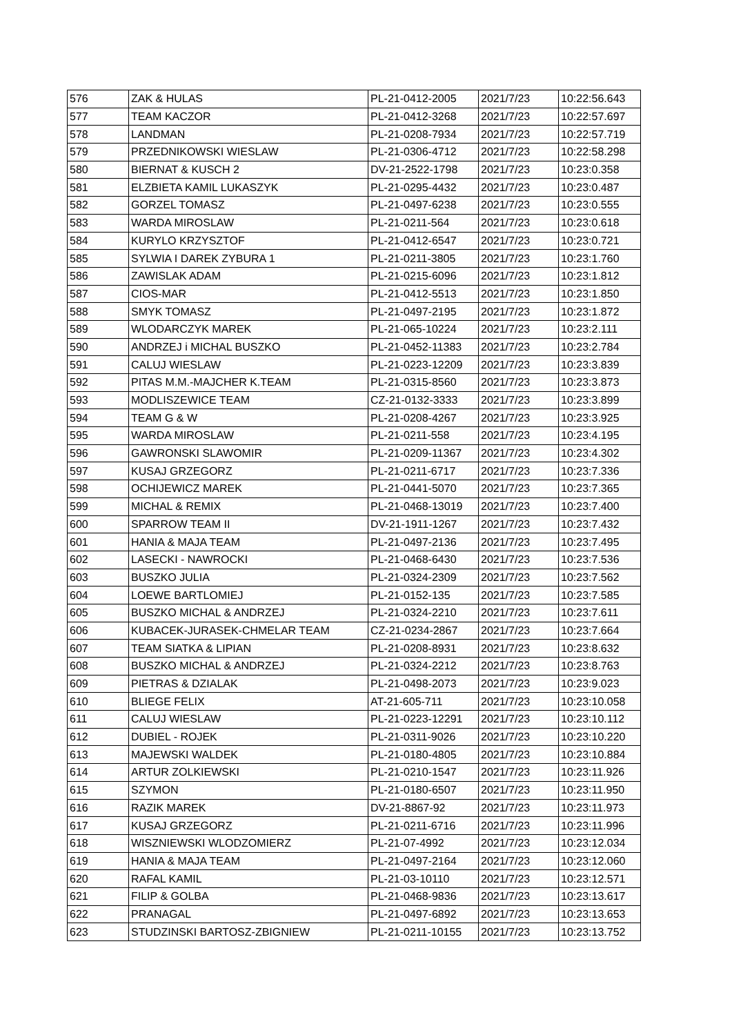| 576 | ZAK & HULAS | PL-21-0412-2005 | 2021/7/23 | 10:22:56.643 |
| 577 | TEAM KACZOR | PL-21-0412-3268 | 2021/7/23 | 10:22:57.697 |
| 578 | LANDMAN | PL-21-0208-7934 | 2021/7/23 | 10:22:57.719 |
| 579 | PRZEDNIKOWSKI WIESLAW | PL-21-0306-4712 | 2021/7/23 | 10:22:58.298 |
| 580 | BIERNAT & KUSCH 2 | DV-21-2522-1798 | 2021/7/23 | 10:23:0.358 |
| 581 | ELZBIETA KAMIL LUKASZYK | PL-21-0295-4432 | 2021/7/23 | 10:23:0.487 |
| 582 | GORZEL TOMASZ | PL-21-0497-6238 | 2021/7/23 | 10:23:0.555 |
| 583 | WARDA MIROSLAW | PL-21-0211-564 | 2021/7/23 | 10:23:0.618 |
| 584 | KURYLO KRZYSZTOF | PL-21-0412-6547 | 2021/7/23 | 10:23:0.721 |
| 585 | SYLWIA I DAREK ZYBURA 1 | PL-21-0211-3805 | 2021/7/23 | 10:23:1.760 |
| 586 | ZAWISLAK ADAM | PL-21-0215-6096 | 2021/7/23 | 10:23:1.812 |
| 587 | CIOS-MAR | PL-21-0412-5513 | 2021/7/23 | 10:23:1.850 |
| 588 | SMYK TOMASZ | PL-21-0497-2195 | 2021/7/23 | 10:23:1.872 |
| 589 | WLODARCZYK MAREK | PL-21-065-10224 | 2021/7/23 | 10:23:2.111 |
| 590 | ANDRZEJ i MICHAL BUSZKO | PL-21-0452-11383 | 2021/7/23 | 10:23:2.784 |
| 591 | CALUJ WIESLAW | PL-21-0223-12209 | 2021/7/23 | 10:23:3.839 |
| 592 | PITAS M.M.-MAJCHER K.TEAM | PL-21-0315-8560 | 2021/7/23 | 10:23:3.873 |
| 593 | MODLISZEWICE TEAM | CZ-21-0132-3333 | 2021/7/23 | 10:23:3.899 |
| 594 | TEAM G & W | PL-21-0208-4267 | 2021/7/23 | 10:23:3.925 |
| 595 | WARDA MIROSLAW | PL-21-0211-558 | 2021/7/23 | 10:23:4.195 |
| 596 | GAWRONSKI SLAWOMIR | PL-21-0209-11367 | 2021/7/23 | 10:23:4.302 |
| 597 | KUSAJ GRZEGORZ | PL-21-0211-6717 | 2021/7/23 | 10:23:7.336 |
| 598 | OCHIJEWICZ MAREK | PL-21-0441-5070 | 2021/7/23 | 10:23:7.365 |
| 599 | MICHAL & REMIX | PL-21-0468-13019 | 2021/7/23 | 10:23:7.400 |
| 600 | SPARROW TEAM II | DV-21-1911-1267 | 2021/7/23 | 10:23:7.432 |
| 601 | HANIA & MAJA TEAM | PL-21-0497-2136 | 2021/7/23 | 10:23:7.495 |
| 602 | LASECKI - NAWROCKI | PL-21-0468-6430 | 2021/7/23 | 10:23:7.536 |
| 603 | BUSZKO JULIA | PL-21-0324-2309 | 2021/7/23 | 10:23:7.562 |
| 604 | LOEWE BARTLOMIEJ | PL-21-0152-135 | 2021/7/23 | 10:23:7.585 |
| 605 | BUSZKO MICHAL & ANDRZEJ | PL-21-0324-2210 | 2021/7/23 | 10:23:7.611 |
| 606 | KUBACEK-JURASEK-CHMELAR TEAM | CZ-21-0234-2867 | 2021/7/23 | 10:23:7.664 |
| 607 | TEAM SIATKA & LIPIAN | PL-21-0208-8931 | 2021/7/23 | 10:23:8.632 |
| 608 | BUSZKO MICHAL & ANDRZEJ | PL-21-0324-2212 | 2021/7/23 | 10:23:8.763 |
| 609 | PIETRAS & DZIALAK | PL-21-0498-2073 | 2021/7/23 | 10:23:9.023 |
| 610 | BLIEGE FELIX | AT-21-605-711 | 2021/7/23 | 10:23:10.058 |
| 611 | CALUJ WIESLAW | PL-21-0223-12291 | 2021/7/23 | 10:23:10.112 |
| 612 | DUBIEL - ROJEK | PL-21-0311-9026 | 2021/7/23 | 10:23:10.220 |
| 613 | MAJEWSKI WALDEK | PL-21-0180-4805 | 2021/7/23 | 10:23:10.884 |
| 614 | ARTUR ZOLKIEWSKI | PL-21-0210-1547 | 2021/7/23 | 10:23:11.926 |
| 615 | SZYMON | PL-21-0180-6507 | 2021/7/23 | 10:23:11.950 |
| 616 | RAZIK MAREK | DV-21-8867-92 | 2021/7/23 | 10:23:11.973 |
| 617 | KUSAJ GRZEGORZ | PL-21-0211-6716 | 2021/7/23 | 10:23:11.996 |
| 618 | WISZNIEWSKI WLODZOMIERZ | PL-21-07-4992 | 2021/7/23 | 10:23:12.034 |
| 619 | HANIA & MAJA TEAM | PL-21-0497-2164 | 2021/7/23 | 10:23:12.060 |
| 620 | RAFAL KAMIL | PL-21-03-10110 | 2021/7/23 | 10:23:12.571 |
| 621 | FILIP & GOLBA | PL-21-0468-9836 | 2021/7/23 | 10:23:13.617 |
| 622 | PRANAGAL | PL-21-0497-6892 | 2021/7/23 | 10:23:13.653 |
| 623 | STUDZINSKI BARTOSZ-ZBIGNIEW | PL-21-0211-10155 | 2021/7/23 | 10:23:13.752 |